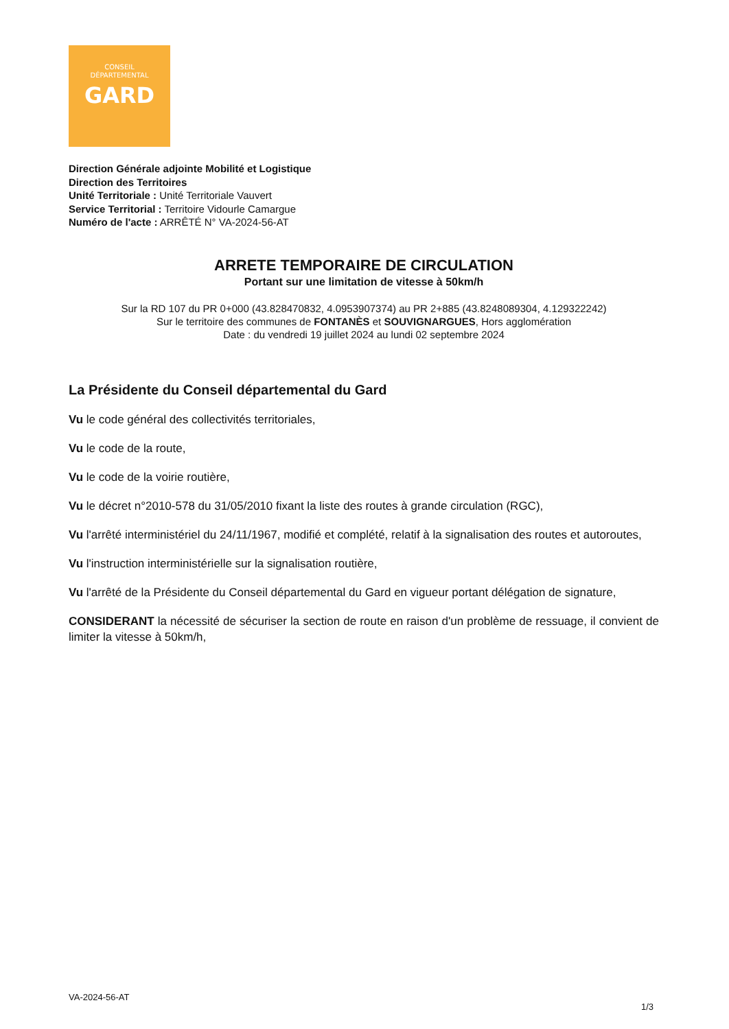CONSEIL
DÉPARTEMENTAL
GARD
Direction Générale adjointe Mobilité et Logistique
Direction des Territoires
Unité Territoriale : Unité Territoriale Vauvert
Service Territorial : Territoire Vidourle Camargue
Numéro de l'acte : ARRÊTÉ N° VA-2024-56-AT
ARRETE TEMPORAIRE DE CIRCULATION
Portant sur une limitation de vitesse à 50km/h
Sur la RD 107 du PR 0+000 (43.828470832, 4.0953907374) au PR 2+885 (43.8248089304, 4.129322242)
Sur le territoire des communes de FONTANÈS et SOUVIGNARGUES, Hors agglomération
Date : du vendredi 19 juillet 2024 au lundi 02 septembre 2024
La Présidente du Conseil départemental du Gard
Vu le code général des collectivités territoriales,
Vu le code de la route,
Vu le code de la voirie routière,
Vu le décret n°2010-578 du 31/05/2010 fixant la liste des routes à grande circulation (RGC),
Vu l'arrêté interministériel du 24/11/1967, modifié et complété, relatif à la signalisation des routes et autoroutes,
Vu l'instruction interministérielle sur la signalisation routière,
Vu l'arrêté de la Présidente du Conseil départemental du Gard en vigueur portant délégation de signature,
CONSIDERANT la nécessité de sécuriser la section de route en raison d'un problème de ressuage, il convient de limiter la vitesse à 50km/h,
VA-2024-56-AT
1/3